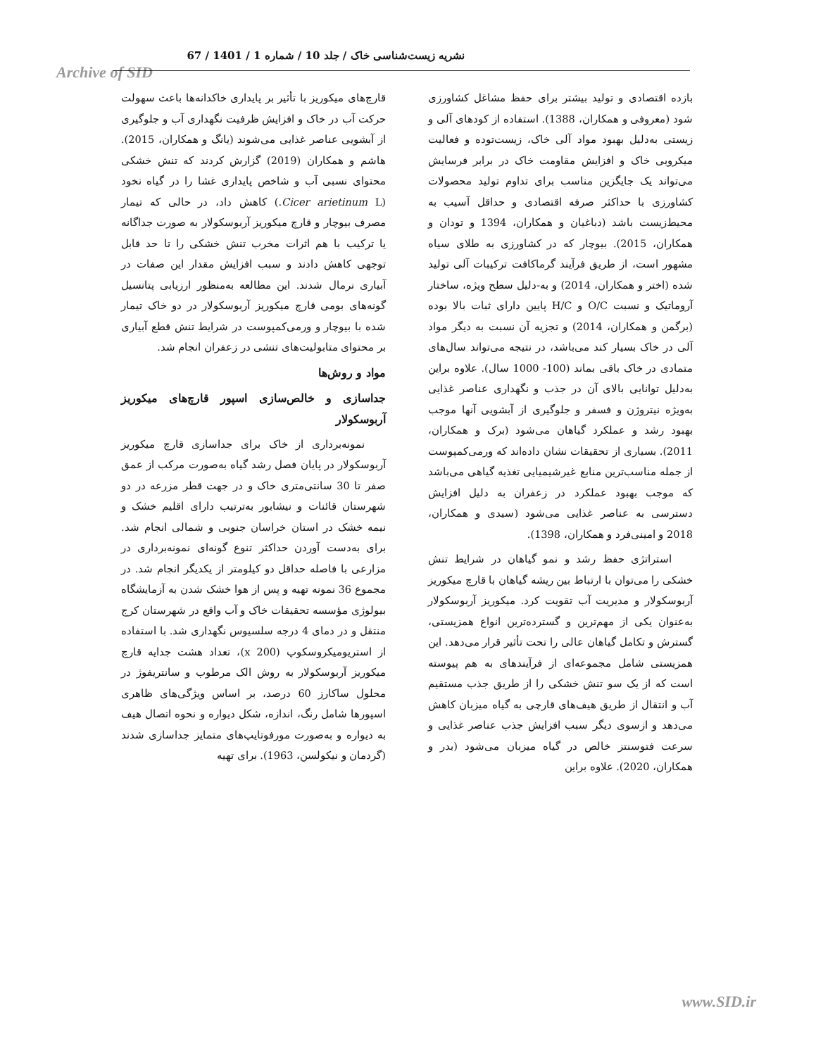نشریه زیست‌شناسی خاک / جلد 10 / شماره 1 / 1401 / 67
Archive of SID
بازده اقتصادی و تولید بیشتر برای حفظ مشاغل کشاورزی شود (معروفی و همکاران، 1388). استفاده از کودهای آلی و زیستی به‌دلیل بهبود مواد آلی خاک، زیست‌توده و فعالیت میکروبی خاک و افزایش مقاومت خاک در برابر فرسایش می‌تواند یک جایگزین مناسب برای تداوم تولید محصولات کشاورزی با حداکثر صرفه اقتصادی و حداقل آسیب به محیط‌زیست باشد (دباغیان و همکاران، 1394 و تودان و همکاران، 2015). بیوچار که در کشاورزی به طلای سیاه مشهور است، از طریق فرآیند گرماکافت ترکیبات آلی تولید شده (اختر و همکاران، 2014) و به-دلیل سطح ویژه، ساختار آروماتیک و نسبت O/C و H/C پایین دارای ثبات بالا بوده (برگمن و همکاران، 2014) و تجزیه آن نسبت به دیگر مواد آلی در خاک بسیار کند می‌باشد، در نتیجه می‌تواند سال‌های متمادی در خاک باقی بماند (100- 1000 سال). علاوه براین به‌دلیل توانایی بالای آن در جذب و نگهداری عناصر غذایی به‌ویژه نیتروژن و فسفر و جلوگیری از آبشویی آنها موجب بهبود رشد و عملکرد گیاهان می‌شود (برک و همکاران، 2011). بسیاری از تحقیقات نشان داده‌اند که ورمی‌کمپوست از جمله مناسب‌ترین منابع غیرشیمیایی تغذیه گیاهی می‌باشد که موجب بهبود عملکرد در زعفران به دلیل افزایش دسترسی به عناصر غذایی می‌شود (سیدی و همکاران، 2018 و امینی‌فرد و همکاران، 1398).
استراتژی حفظ رشد و نمو گیاهان در شرایط تنش خشکی را می‌توان با ارتباط بین ریشه گیاهان با قارچ میکوریز آربوسکولار و مدیریت آب تقویت کرد. میکوریز آربوسکولار به‌عنوان یکی از مهم‌ترین و گسترده‌ترین انواع همزیستی، گسترش و تکامل گیاهان عالی را تحت تأثیر قرار می‌دهد. این همزیستی شامل مجموعه‌ای از فرآیندهای به هم پیوسته است که از یک سو تنش خشکی را از طریق جذب مستقیم آب و انتقال از طریق هیف‌های قارچی به گیاه میزبان کاهش می‌دهد و ازسوی دیگر سبب افزایش جذب عناصر غذایی و سرعت فتوسنتز خالص در گیاه میزبان می‌شود (بدر و همکاران، 2020). علاوه براین
قارچ‌های میکوریز با تأثیر بر پایداری خاکدانه‌ها باعث سهولت حرکت آب در خاک و افزایش ظرفیت نگهداری آب و جلوگیری از آبشویی عناصر غذایی می‌شوند (یانگ و همکاران، 2015). هاشم و همکاران (2019) گزارش کردند که تنش خشکی محتوای نسبی آب و شاخص پایداری غشا را در گیاه نخود (Cicer arietinum L.) کاهش داد، در حالی که تیمار مصرف بیوچار و قارچ میکوریز آربوسکولار به صورت جداگانه یا ترکیب با هم اثرات مخرب تنش خشکی را تا حد قابل توجهی کاهش دادند و سبب افزایش مقدار این صفات در آبیاری نرمال شدند. این مطالعه به‌منظور ارزیابی پتانسیل گونه‌های بومی قارچ میکوریز آربوسکولار در دو خاک تیمار شده با بیوچار و ورمی‌کمپوست در شرایط تنش قطع آبیاری بر محتوای متابولیت‌های تنشی در زعفران انجام شد.
مواد و روش‌ها
جداسازی و خالص‌سازی اسپور قارچ‌های میکوریز آربوسکولار
نمونه‌برداری از خاک برای جداسازی قارچ میکوریز آربوسکولار در پایان فصل رشد گیاه به‌صورت مرکب از عمق صفر تا 30 سانتی‌متری خاک و در جهت قطر مزرعه در دو شهرستان قائنات و نیشابور به‌ترتیب دارای اقلیم خشک و نیمه خشک در استان خراسان جنوبی و شمالی انجام شد. برای به‌دست آوردن حداکثر تنوع گونه‌ای نمونه‌برداری در مزارعی با فاصله حداقل دو کیلومتر از یکدیگر انجام شد. در مجموع 36 نمونه تهیه و پس از هوا خشک شدن به آزمایشگاه بیولوژی مؤسسه تحقیقات خاک و آب واقع در شهرستان کرج منتقل و در دمای 4 درجه سلسیوس نگهداری شد. با استفاده از استریومیکروسکوپ (x 200)، تعداد هشت جدایه قارچ میکوریز آربوسکولار به روش الک مرطوب و سانتریفوژ در محلول ساکارز 60 درصد، بر اساس ویژگی‌های ظاهری اسپورها شامل رنگ، اندازه، شکل دیواره و نحوه اتصال هیف به دیواره و به‌صورت مورفوتایپ‌های متمایز جداسازی شدند (گردمان و نیکولسن، 1963). برای تهیه
www.SID.ir